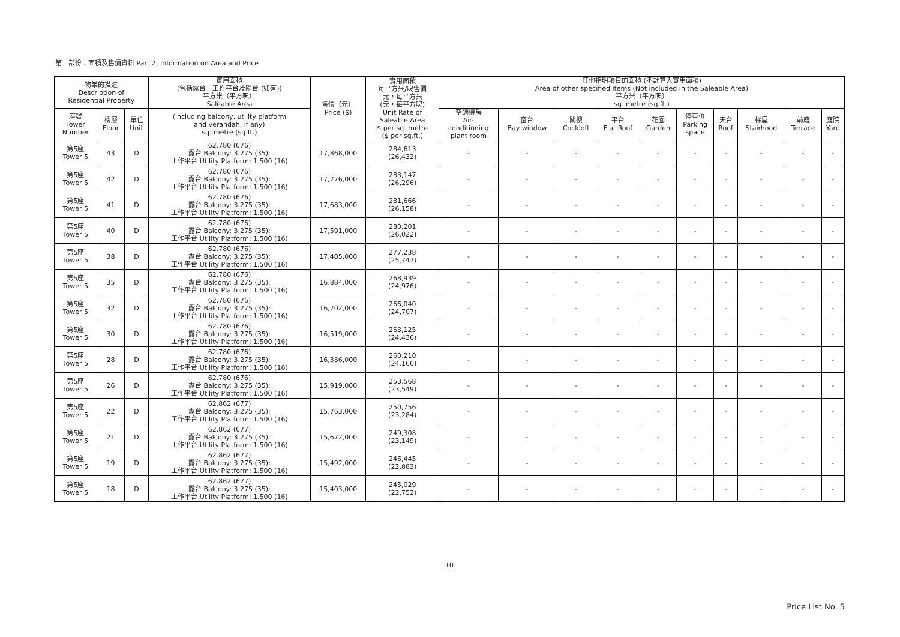第二部份：面積及售價資料 Part 2: Information on Area and Price
| 物業的描述 Description of Residential Property | | | 實用面積 (包括露台．工作平台及陽台 (如有)) 平方米（平方呎） Saleable Area | 售價（元） Price ($) | 實用面積 每平方米/呎售價 元，每平方米 (元，每平方呎) Unit Rate of Saleable Area $ per sq. metre ($ per sq.ft.) | 其他指明項目的面積 (不計算入實用面積) Area of other specified items (Not included in the Saleable Area) 平方米（平方呎） sq. metre (sq.ft.) | | | | | | | | | |
| --- | --- | --- | --- | --- | --- | --- | --- | --- | --- | --- | --- | --- | --- | --- | --- |
| 座號 Tower Number | 樓層 Floor | 單位 Unit | (including balcony, utility platform and verandah, if any) sq. metre (sq.ft.) | | | 空調機房 Air- conditioning plant room | 窗台 Bay window | 閣樓 Cockloft | 平台 Flat Roof | 花園 Garden | 停車位 Parking space | 天台 Roof | 梯屋 Stairhood | 前庭 Terrace | 庭院 Yard |
| 第5座 Tower 5 | 43 | D | 62.780 (676) 露台 Balcony: 3.275 (35); 工作平台 Utility Platform: 1.500 (16) | 17,868,000 | 284,613 (26,432) | - | - | - | - | - | - | - | - | - | - |
| 第5座 Tower 5 | 42 | D | 62.780 (676) 露台 Balcony: 3.275 (35); 工作平台 Utility Platform: 1.500 (16) | 17,776,000 | 283,147 (26,296) | - | - | - | - | - | - | - | - | - | - |
| 第5座 Tower 5 | 41 | D | 62.780 (676) 露台 Balcony: 3.275 (35); 工作平台 Utility Platform: 1.500 (16) | 17,683,000 | 281,666 (26,158) | - | - | - | - | - | - | - | - | - | - |
| 第5座 Tower 5 | 40 | D | 62.780 (676) 露台 Balcony: 3.275 (35); 工作平台 Utility Platform: 1.500 (16) | 17,591,000 | 280,201 (26,022) | - | - | - | - | - | - | - | - | - | - |
| 第5座 Tower 5 | 38 | D | 62.780 (676) 露台 Balcony: 3.275 (35); 工作平台 Utility Platform: 1.500 (16) | 17,405,000 | 277,238 (25,747) | - | - | - | - | - | - | - | - | - | - |
| 第5座 Tower 5 | 35 | D | 62.780 (676) 露台 Balcony: 3.275 (35); 工作平台 Utility Platform: 1.500 (16) | 16,884,000 | 268,939 (24,976) | - | - | - | - | - | - | - | - | - | - |
| 第5座 Tower 5 | 32 | D | 62.780 (676) 露台 Balcony: 3.275 (35); 工作平台 Utility Platform: 1.500 (16) | 16,702,000 | 266,040 (24,707) | - | - | - | - | - | - | - | - | - | - |
| 第5座 Tower 5 | 30 | D | 62.780 (676) 露台 Balcony: 3.275 (35); 工作平台 Utility Platform: 1.500 (16) | 16,519,000 | 263,125 (24,436) | - | - | - | - | - | - | - | - | - | - |
| 第5座 Tower 5 | 28 | D | 62.780 (676) 露台 Balcony: 3.275 (35); 工作平台 Utility Platform: 1.500 (16) | 16,336,000 | 260,210 (24,166) | - | - | - | - | - | - | - | - | - | - |
| 第5座 Tower 5 | 26 | D | 62.780 (676) 露台 Balcony: 3.275 (35); 工作平台 Utility Platform: 1.500 (16) | 15,919,000 | 253,568 (23,549) | - | - | - | - | - | - | - | - | - | - |
| 第5座 Tower 5 | 22 | D | 62.862 (677) 露台 Balcony: 3.275 (35); 工作平台 Utility Platform: 1.500 (16) | 15,763,000 | 250,756 (23,284) | - | - | - | - | - | - | - | - | - | - |
| 第5座 Tower 5 | 21 | D | 62.862 (677) 露台 Balcony: 3.275 (35); 工作平台 Utility Platform: 1.500 (16) | 15,672,000 | 249,308 (23,149) | - | - | - | - | - | - | - | - | - | - |
| 第5座 Tower 5 | 19 | D | 62.862 (677) 露台 Balcony: 3.275 (35); 工作平台 Utility Platform: 1.500 (16) | 15,492,000 | 246,445 (22,883) | - | - | - | - | - | - | - | - | - | - |
| 第5座 Tower 5 | 18 | D | 62.862 (677) 露台 Balcony: 3.275 (35); 工作平台 Utility Platform: 1.500 (16) | 15,403,000 | 245,029 (22,752) | - | - | - | - | - | - | - | - | - | - |
10
Price List No. 5